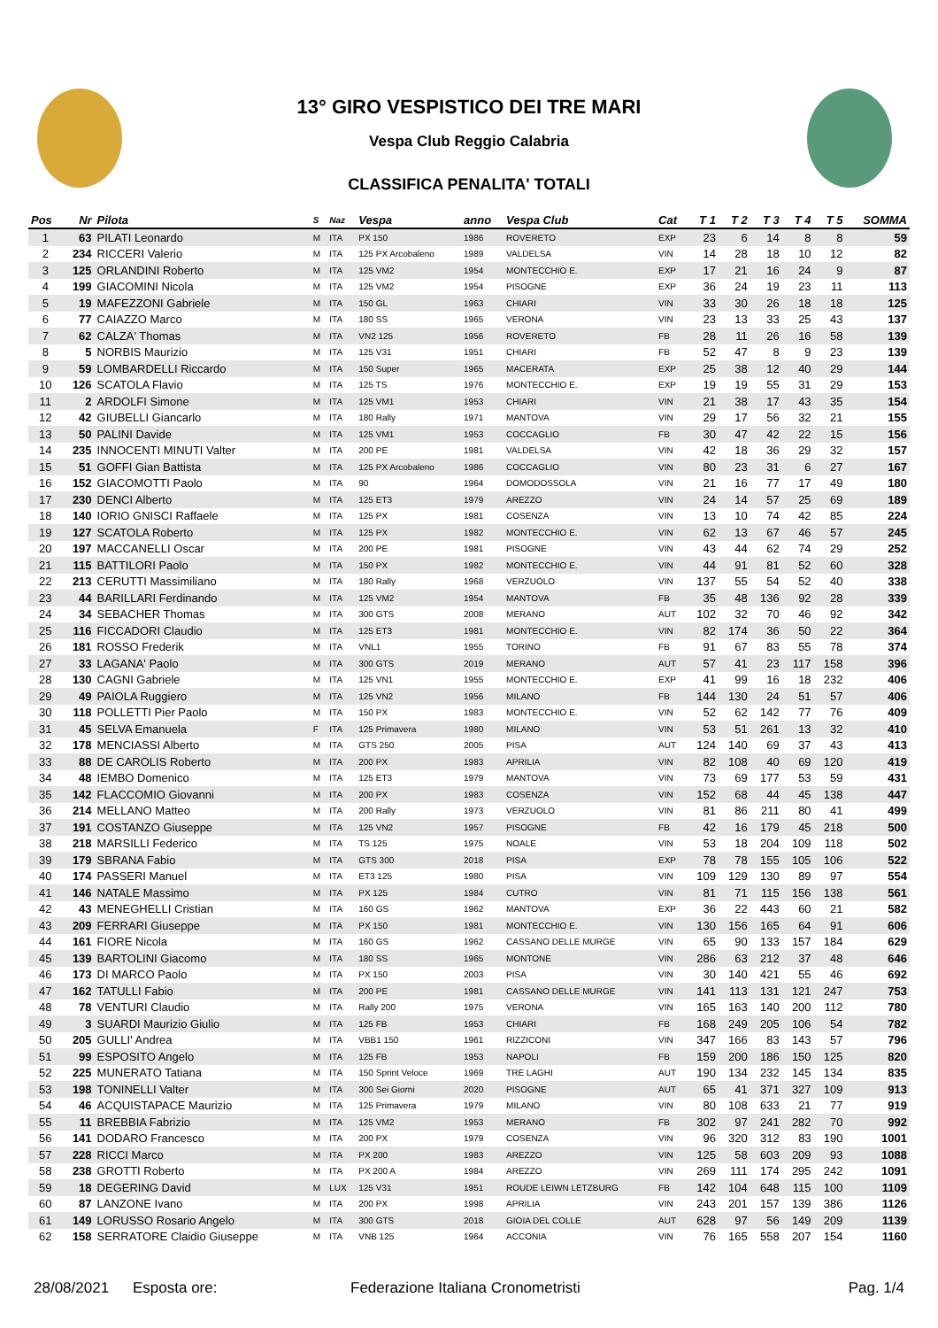13° GIRO VESPISTICO DEI TRE MARI
Vespa Club Reggio Calabria
CLASSIFICA PENALITA' TOTALI
| Pos | Nr | Pilota | S | Naz | Vespa | anno | Vespa Club | Cat | T 1 | T 2 | T 3 | T 4 | T 5 | SOMMA |
| --- | --- | --- | --- | --- | --- | --- | --- | --- | --- | --- | --- | --- | --- | --- |
| 1 | 63 | PILATI Leonardo | M | ITA | PX 150 | 1986 | ROVERETO | EXP | 23 | 6 | 14 | 8 | 8 | 59 |
| 2 | 234 | RICCERI Valerio | M | ITA | 125 PX Arcobaleno | 1989 | VALDELSA | VIN | 14 | 28 | 18 | 10 | 12 | 82 |
| 3 | 125 | ORLANDINI Roberto | M | ITA | 125 VM2 | 1954 | MONTECCHIO E. | EXP | 17 | 21 | 16 | 24 | 9 | 87 |
| 4 | 199 | GIACOMINI Nicola | M | ITA | 125 VM2 | 1954 | PISOGNE | EXP | 36 | 24 | 19 | 23 | 11 | 113 |
| 5 | 19 | MAFEZZONI Gabriele | M | ITA | 150 GL | 1963 | CHIARI | VIN | 33 | 30 | 26 | 18 | 18 | 125 |
| 6 | 77 | CAIAZZO Marco | M | ITA | 180 SS | 1965 | VERONA | VIN | 23 | 13 | 33 | 25 | 43 | 137 |
| 7 | 62 | CALZA' Thomas | M | ITA | VN2 125 | 1956 | ROVERETO | FB | 28 | 11 | 26 | 16 | 58 | 139 |
| 8 | 5 | NORBIS Maurizio | M | ITA | 125 V31 | 1951 | CHIARI | FB | 52 | 47 | 8 | 9 | 23 | 139 |
| 9 | 59 | LOMBARDELLI Riccardo | M | ITA | 150 Super | 1965 | MACERATA | EXP | 25 | 38 | 12 | 40 | 29 | 144 |
| 10 | 126 | SCATOLA Flavio | M | ITA | 125 TS | 1976 | MONTECCHIO E. | EXP | 19 | 19 | 55 | 31 | 29 | 153 |
| 11 | 2 | ARDOLFI Simone | M | ITA | 125 VM1 | 1953 | CHIARI | VIN | 21 | 38 | 17 | 43 | 35 | 154 |
| 12 | 42 | GIUBELLI Giancarlo | M | ITA | 180 Rally | 1971 | MANTOVA | VIN | 29 | 17 | 56 | 32 | 21 | 155 |
| 13 | 50 | PALINI Davide | M | ITA | 125 VM1 | 1953 | COCCAGLIO | FB | 30 | 47 | 42 | 22 | 15 | 156 |
| 14 | 235 | INNOCENTI MINUTI Valter | M | ITA | 200 PE | 1981 | VALDELSA | VIN | 42 | 18 | 36 | 29 | 32 | 157 |
| 15 | 51 | GOFFI Gian Battista | M | ITA | 125 PX Arcobaleno | 1986 | COCCAGLIO | VIN | 80 | 23 | 31 | 6 | 27 | 167 |
| 16 | 152 | GIACOMOTTI Paolo | M | ITA | 90 | 1964 | DOMODOSSOLA | VIN | 21 | 16 | 77 | 17 | 49 | 180 |
| 17 | 230 | DENCI Alberto | M | ITA | 125 ET3 | 1979 | AREZZO | VIN | 24 | 14 | 57 | 25 | 69 | 189 |
| 18 | 140 | IORIO GNISCI Raffaele | M | ITA | 125 PX | 1981 | COSENZA | VIN | 13 | 10 | 74 | 42 | 85 | 224 |
| 19 | 127 | SCATOLA Roberto | M | ITA | 125 PX | 1982 | MONTECCHIO E. | VIN | 62 | 13 | 67 | 46 | 57 | 245 |
| 20 | 197 | MACCANELLI Oscar | M | ITA | 200 PE | 1981 | PISOGNE | VIN | 43 | 44 | 62 | 74 | 29 | 252 |
| 21 | 115 | BATTILORI Paolo | M | ITA | 150 PX | 1982 | MONTECCHIO E. | VIN | 44 | 91 | 81 | 52 | 60 | 328 |
| 22 | 213 | CERUTTI Massimiliano | M | ITA | 180 Rally | 1968 | VERZUOLO | VIN | 137 | 55 | 54 | 52 | 40 | 338 |
| 23 | 44 | BARILLARI Ferdinando | M | ITA | 125 VM2 | 1954 | MANTOVA | FB | 35 | 48 | 136 | 92 | 28 | 339 |
| 24 | 34 | SEBACHER Thomas | M | ITA | 300 GTS | 2008 | MERANO | AUT | 102 | 32 | 70 | 46 | 92 | 342 |
| 25 | 116 | FICCADORI Claudio | M | ITA | 125 ET3 | 1981 | MONTECCHIO E. | VIN | 82 | 174 | 36 | 50 | 22 | 364 |
| 26 | 181 | ROSSO Frederik | M | ITA | VNL1 | 1955 | TORINO | FB | 91 | 67 | 83 | 55 | 78 | 374 |
| 27 | 33 | LAGANA' Paolo | M | ITA | 300 GTS | 2019 | MERANO | AUT | 57 | 41 | 23 | 117 | 158 | 396 |
| 28 | 130 | CAGNI Gabriele | M | ITA | 125 VN1 | 1955 | MONTECCHIO E. | EXP | 41 | 99 | 16 | 18 | 232 | 406 |
| 29 | 49 | PAIOLA Ruggiero | M | ITA | 125 VN2 | 1956 | MILANO | FB | 144 | 130 | 24 | 51 | 57 | 406 |
| 30 | 118 | POLLETTI Pier Paolo | M | ITA | 150 PX | 1983 | MONTECCHIO E. | VIN | 52 | 62 | 142 | 77 | 76 | 409 |
| 31 | 45 | SELVA Emanuela | F | ITA | 125 Primavera | 1980 | MILANO | VIN | 53 | 51 | 261 | 13 | 32 | 410 |
| 32 | 178 | MENCIASSI Alberto | M | ITA | GTS 250 | 2005 | PISA | AUT | 124 | 140 | 69 | 37 | 43 | 413 |
| 33 | 88 | DE CAROLIS Roberto | M | ITA | 200 PX | 1983 | APRILIA | VIN | 82 | 108 | 40 | 69 | 120 | 419 |
| 34 | 48 | IEMBO Domenico | M | ITA | 125 ET3 | 1979 | MANTOVA | VIN | 73 | 69 | 177 | 53 | 59 | 431 |
| 35 | 142 | FLACCOMIO Giovanni | M | ITA | 200 PX | 1983 | COSENZA | VIN | 152 | 68 | 44 | 45 | 138 | 447 |
| 36 | 214 | MELLANO Matteo | M | ITA | 200 Rally | 1973 | VERZUOLO | VIN | 81 | 86 | 211 | 80 | 41 | 499 |
| 37 | 191 | COSTANZO Giuseppe | M | ITA | 125 VN2 | 1957 | PISOGNE | FB | 42 | 16 | 179 | 45 | 218 | 500 |
| 38 | 218 | MARSILLI Federico | M | ITA | TS 125 | 1975 | NOALE | VIN | 53 | 18 | 204 | 109 | 118 | 502 |
| 39 | 179 | SBRANA Fabio | M | ITA | GTS 300 | 2018 | PISA | EXP | 78 | 78 | 155 | 105 | 106 | 522 |
| 40 | 174 | PASSERI Manuel | M | ITA | ET3 125 | 1980 | PISA | VIN | 109 | 129 | 130 | 89 | 97 | 554 |
| 41 | 146 | NATALE Massimo | M | ITA | PX 125 | 1984 | CUTRO | VIN | 81 | 71 | 115 | 156 | 138 | 561 |
| 42 | 43 | MENEGHELLI Cristian | M | ITA | 160 GS | 1962 | MANTOVA | EXP | 36 | 22 | 443 | 60 | 21 | 582 |
| 43 | 209 | FERRARI Giuseppe | M | ITA | PX 150 | 1981 | MONTECCHIO E. | VIN | 130 | 156 | 165 | 64 | 91 | 606 |
| 44 | 161 | FIORE Nicola | M | ITA | 160 GS | 1962 | CASSANO DELLE MURGE | VIN | 65 | 90 | 133 | 157 | 184 | 629 |
| 45 | 139 | BARTOLINI Giacomo | M | ITA | 180 SS | 1965 | MONTONE | VIN | 286 | 63 | 212 | 37 | 48 | 646 |
| 46 | 173 | DI MARCO Paolo | M | ITA | PX 150 | 2003 | PISA | VIN | 30 | 140 | 421 | 55 | 46 | 692 |
| 47 | 162 | TATULLI Fabio | M | ITA | 200 PE | 1981 | CASSANO DELLE MURGE | VIN | 141 | 113 | 131 | 121 | 247 | 753 |
| 48 | 78 | VENTURI Claudio | M | ITA | Rally 200 | 1975 | VERONA | VIN | 165 | 163 | 140 | 200 | 112 | 780 |
| 49 | 3 | SUARDI Maurizio Giulio | M | ITA | 125 FB | 1953 | CHIARI | FB | 168 | 249 | 205 | 106 | 54 | 782 |
| 50 | 205 | GULLI' Andrea | M | ITA | VBB1 150 | 1961 | RIZZICONI | VIN | 347 | 166 | 83 | 143 | 57 | 796 |
| 51 | 99 | ESPOSITO Angelo | M | ITA | 125 FB | 1953 | NAPOLI | FB | 159 | 200 | 186 | 150 | 125 | 820 |
| 52 | 225 | MUNERATO Tatiana | M | ITA | 150 Sprint Veloce | 1969 | TRE LAGHI | AUT | 190 | 134 | 232 | 145 | 134 | 835 |
| 53 | 198 | TONINELLI Valter | M | ITA | 300 Sei Giorni | 2020 | PISOGNE | AUT | 65 | 41 | 371 | 327 | 109 | 913 |
| 54 | 46 | ACQUISTAPACE Maurizio | M | ITA | 125 Primavera | 1979 | MILANO | VIN | 80 | 108 | 633 | 21 | 77 | 919 |
| 55 | 11 | BREBBIA Fabrizio | M | ITA | 125 VM2 | 1953 | MERANO | FB | 302 | 97 | 241 | 282 | 70 | 992 |
| 56 | 141 | DODARO Francesco | M | ITA | 200 PX | 1979 | COSENZA | VIN | 96 | 320 | 312 | 83 | 190 | 1001 |
| 57 | 228 | RICCI Marco | M | ITA | PX 200 | 1983 | AREZZO | VIN | 125 | 58 | 603 | 209 | 93 | 1088 |
| 58 | 238 | GROTTI Roberto | M | ITA | PX 200 A | 1984 | AREZZO | VIN | 269 | 111 | 174 | 295 | 242 | 1091 |
| 59 | 18 | DEGERING David | M | LUX | 125 V31 | 1951 | ROUDE LEIWN LETZBURG | FB | 142 | 104 | 648 | 115 | 100 | 1109 |
| 60 | 87 | LANZONE Ivano | M | ITA | 200 PX | 1998 | APRILIA | VIN | 243 | 201 | 157 | 139 | 386 | 1126 |
| 61 | 149 | LORUSSO Rosario Angelo | M | ITA | 300 GTS | 2018 | GIOIA DEL COLLE | AUT | 628 | 97 | 56 | 149 | 209 | 1139 |
| 62 | 158 | SERRATORE Claidio Giuseppe | M | ITA | VNB 125 | 1964 | ACCONIA | VIN | 76 | 165 | 558 | 207 | 154 | 1160 |
28/08/2021 Esposta ore: Federazione Italiana Cronometristi Pag. 1/4